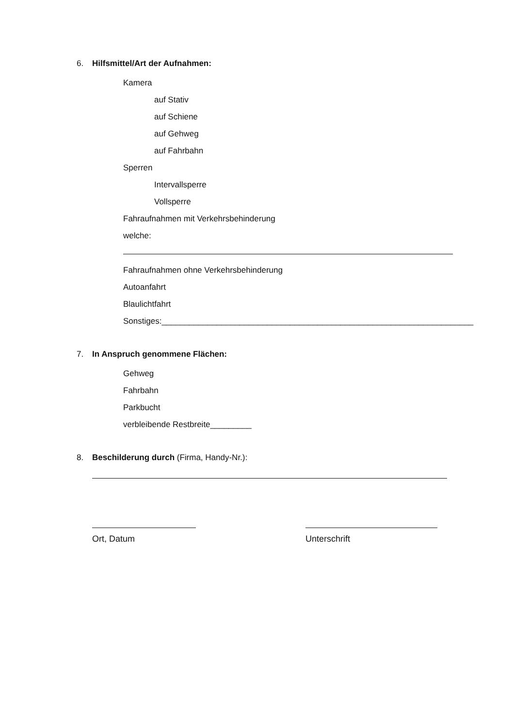6. Hilfsmittel/Art der Aufnahmen:
Kamera
auf Stativ
auf Schiene
auf Gehweg
auf Fahrbahn
Sperren
Intervallsperre
Vollsperre
Fahraufnahmen mit Verkehrsbehinderung
welche:
Fahraufnahmen ohne Verkehrsbehinderung
Autoanfahrt
Blaulichtfahrt
Sonstiges:____________________________________________________________________
7. In Anspruch genommene Flächen:
Gehweg
Fahrbahn
Parkbucht
verbleibende Restbreite_________
8. Beschilderung durch (Firma, Handy-Nr.):
Ort, Datum Unterschrift